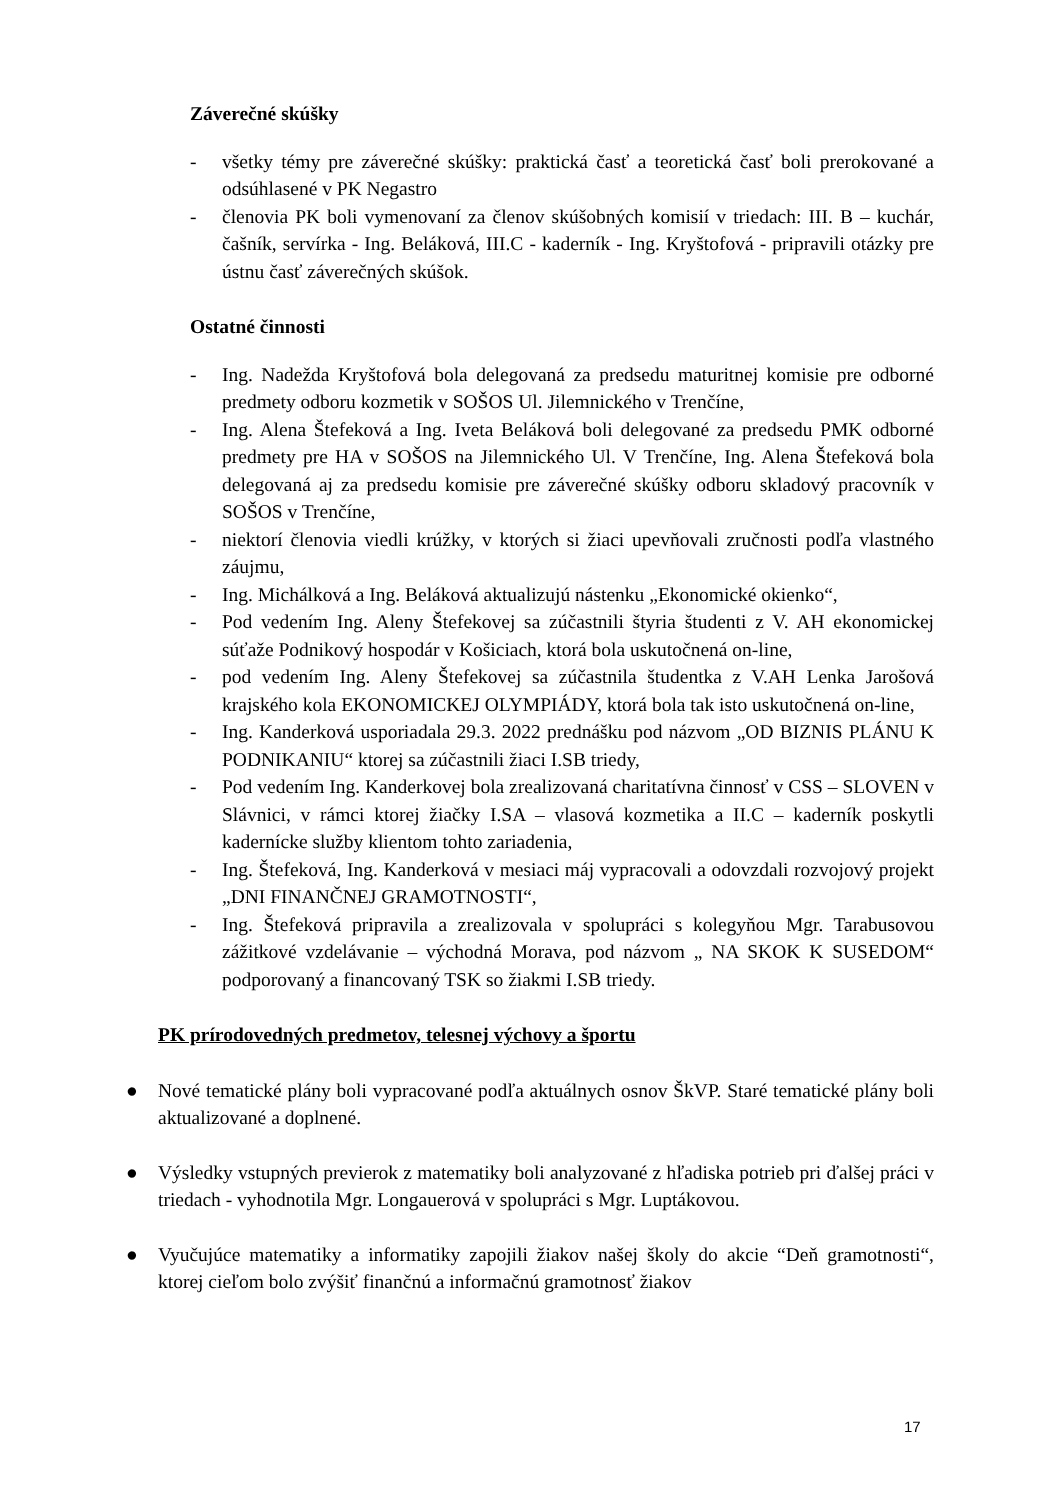Záverečné skúšky
- všetky témy pre záverečné skúšky: praktická časť a teoretická časť boli prerokované a odsúhlasené v PK Negastro
- členovia PK boli vymenovaní za členov skúšobných komisií v triedach: III. B – kuchár, čašník, servírka - Ing. Beláková, III.C - kaderník - Ing. Kryštofová - pripravili otázky pre ústnu časť záverečných skúšok.
Ostatné činnosti
- Ing. Nadežda Kryštofová bola delegovaná za predsedu maturitnej komisie pre odborné predmety odboru kozmetik v SOŠOS Ul. Jilemnického v Trenčíne,
- Ing. Alena Štefeková a Ing. Iveta Beláková boli delegované za predsedu PMK odborné predmety pre HA v SOŠOS na Jilemnického Ul. V Trenčíne, Ing. Alena Štefeková bola delegovaná aj za predsedu komisie pre záverečné skúšky odboru skladový pracovník v SOŠOS v Trenčíne,
- niektorí členovia viedli krúžky, v ktorých si žiaci upevňovali zručnosti podľa vlastného záujmu,
- Ing. Michálková a Ing. Beláková aktualizujú nástenku „Ekonomické okienko“,
- Pod vedením Ing. Aleny Štefekovej sa zúčastnili štyria študenti z V. AH ekonomickej súťaže Podnikový hospodár v Košiciach, ktorá bola uskutočnená on-line,
- pod vedením Ing. Aleny Štefekovej sa zúčastnila študentka z V.AH Lenka Jarošová krajského kola EKONOMICKEJ OLYMPIÁDY, ktorá bola tak isto uskutočnená on-line,
- Ing. Kanderková usporiadala 29.3. 2022 prednášku pod názvom „OD BIZNIS PLÁNU K PODNIKANIU“ ktorej sa zúčastnili žiaci I.SB triedy,
- Pod vedením Ing. Kanderkovej bola zrealizovaná charitatívna činnosť v CSS – SLOVEN v Slávnici, v rámci ktorej žiačky I.SA – vlasová kozmetika a II.C – kaderník poskytli kadernícke služby klientom tohto zariadenia,
- Ing. Štefeková, Ing. Kanderková v mesiaci máj vypracovali a odovzdali rozvojový projekt „DNI FINANČNEJ GRAMOTNOSTI“,
- Ing. Štefeková pripravila a zrealizovala v spolupráci s kolegyňou Mgr. Tarabusovou zážitkové vzdelávanie – východná Morava, pod názvom „ NA SKOK K SUSEDOM“ podporovaný a financovaný TSK so žiakmi I.SB triedy.
PK prírodovedných predmetov, telesnej výchovy a športu
● Nové tematické plány boli vypracované podľa aktuálnych osnov ŠkVP. Staré tematické plány boli aktualizované a doplnené.
● Výsledky vstupných previerok z matematiky boli analyzované z hľadiska potrieb pri ďalšej práci v triedach - vyhodnotila Mgr. Longauerová v spolupráci s Mgr. Luptákovou.
● Vyučujúce matematiky a informatiky zapojili žiakov našej školy do akcie “Deň gramotnosti“, ktorej cieľom bolo zvýšiť finančnú a informačnú gramotnosť žiakov
17